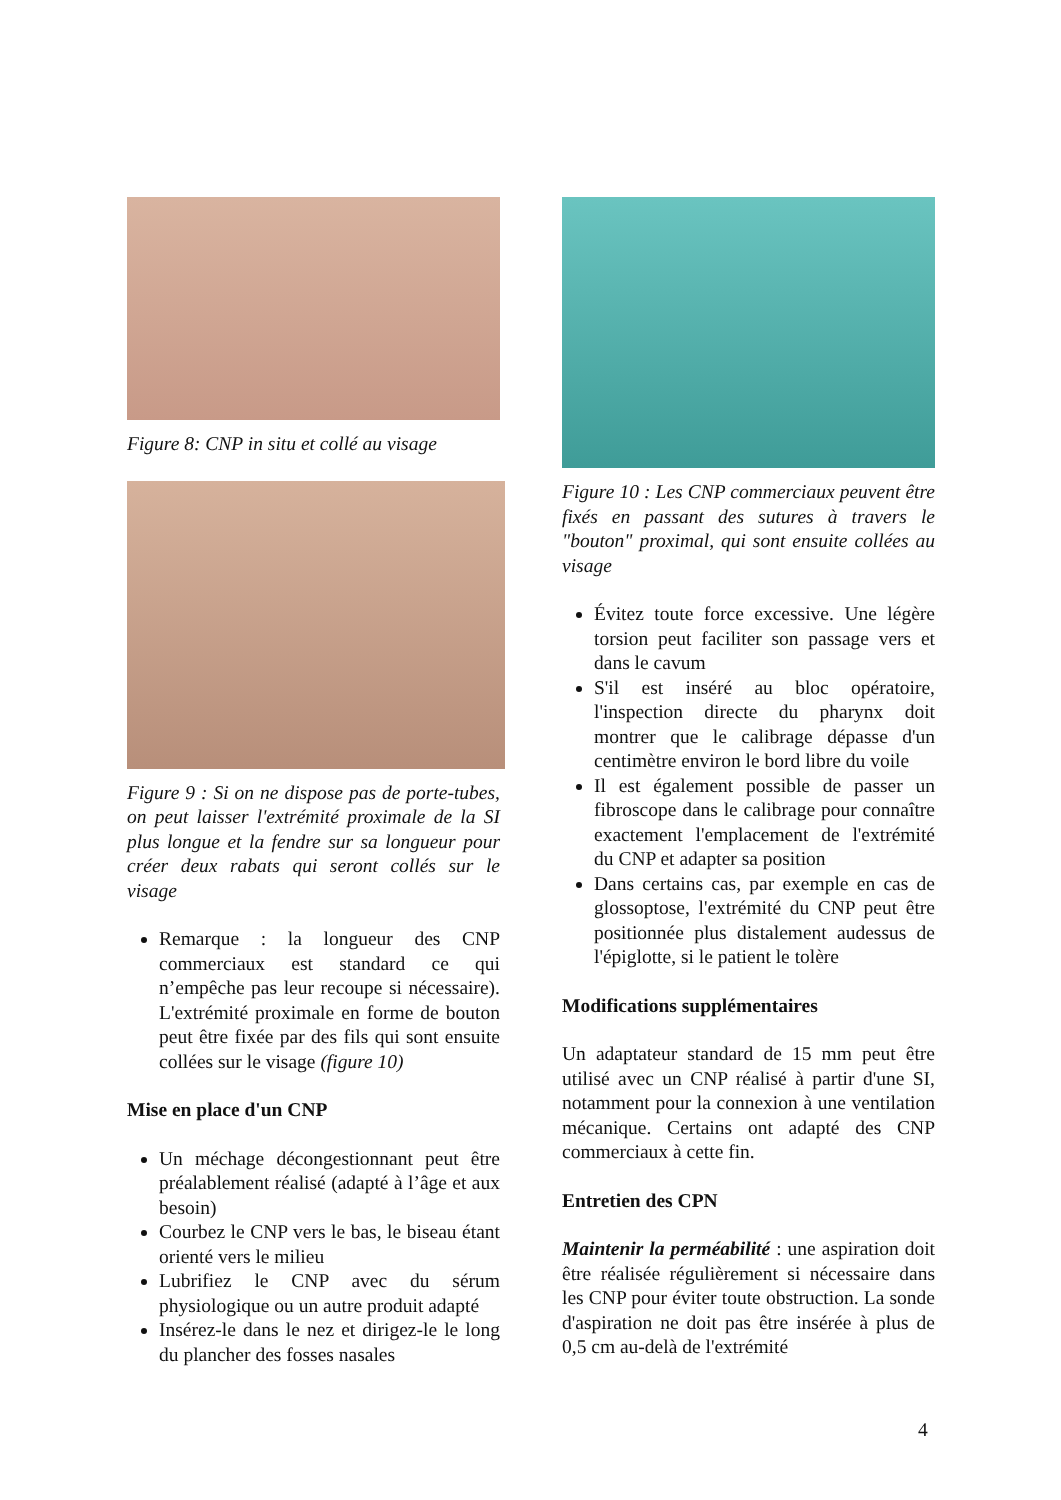Figure 8: CNP in situ et collé au visage
Figure 9 : Si on ne dispose pas de porte-tubes, on peut laisser l'extrémité proximale de la SI plus longue et la fendre sur sa longueur pour créer deux rabats qui seront collés sur le visage
Remarque : la longueur des CNP commerciaux est standard ce qui n’empêche pas leur recoupe si nécessaire). L'extrémité proximale en forme de bouton peut être fixée par des fils qui sont ensuite collées sur le visage (figure 10)
Mise en place d'un CNP
Un méchage décongestionnant peut être préalablement réalisé (adapté à l’âge et aux besoin)
Courbez le CNP vers le bas, le biseau étant orienté vers le milieu
Lubrifiez le CNP avec du sérum physiologique ou un autre produit adapté
Insérez-le dans le nez et dirigez-le le long du plancher des fosses nasales
Figure 10 : Les CNP commerciaux peuvent être fixés en passant des sutures à travers le "bouton" proximal, qui sont ensuite collées au visage
Évitez toute force excessive. Une légère torsion peut faciliter son passage vers et dans le cavum
S'il est inséré au bloc opératoire, l'inspection directe du pharynx doit montrer que le calibrage dépasse d'un centimètre environ le bord libre du voile
Il est également possible de passer un fibroscope dans le calibrage pour connaître exactement l'emplacement de l'extrémité du CNP et adapter sa position
Dans certains cas, par exemple en cas de glossoptose, l'extrémité du CNP peut être positionnée plus distalement audessus de l'épiglotte, si le patient le tolère
Modifications supplémentaires
Un adaptateur standard de 15 mm peut être utilisé avec un CNP réalisé à partir d'une SI, notamment pour la connexion à une ventilation mécanique. Certains ont adapté des CNP commerciaux à cette fin.
Entretien des CPN
Maintenir la perméabilité : une aspiration doit être réalisée régulièrement si nécessaire dans les CNP pour éviter toute obstruction. La sonde d'aspiration ne doit pas être insérée à plus de 0,5 cm au-delà de l'extrémité
4